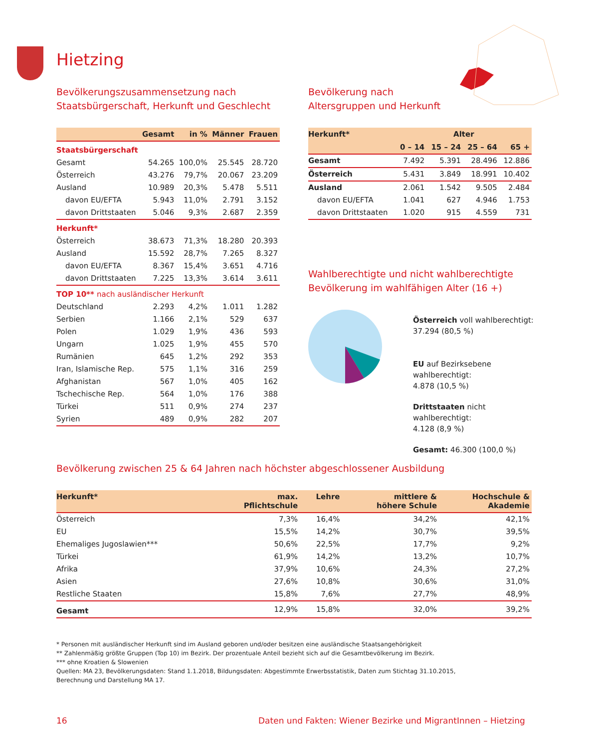Hietzing
Bevölkerungszusammensetzung nach
Staatsbürgerschaft, Herkunft und Geschlecht
| | Gesamt | in % | Männer | Frauen |
| --- | --- | --- | --- | --- |
| Staatsbürgerschaft | | | | |
| Gesamt | 54.265 | 100,0% | 25.545 | 28.720 |
| Österreich | 43.276 | 79,7% | 20.067 | 23.209 |
| Ausland | 10.989 | 20,3% | 5.478 | 5.511 |
| davon EU/EFTA | 5.943 | 11,0% | 2.791 | 3.152 |
| davon Drittstaaten | 5.046 | 9,3% | 2.687 | 2.359 |
| Herkunft* | | | | |
| Österreich | 38.673 | 71,3% | 18.280 | 20.393 |
| Ausland | 15.592 | 28,7% | 7.265 | 8.327 |
| davon EU/EFTA | 8.367 | 15,4% | 3.651 | 4.716 |
| davon Drittstaaten | 7.225 | 13,3% | 3.614 | 3.611 |
| TOP 10** nach ausländischer Herkunft | | | | |
| Deutschland | 2.293 | 4,2% | 1.011 | 1.282 |
| Serbien | 1.166 | 2,1% | 529 | 637 |
| Polen | 1.029 | 1,9% | 436 | 593 |
| Ungarn | 1.025 | 1,9% | 455 | 570 |
| Rumänien | 645 | 1,2% | 292 | 353 |
| Iran, Islamische Rep. | 575 | 1,1% | 316 | 259 |
| Afghanistan | 567 | 1,0% | 405 | 162 |
| Tschechische Rep. | 564 | 1,0% | 176 | 388 |
| Türkei | 511 | 0,9% | 274 | 237 |
| Syrien | 489 | 0,9% | 282 | 207 |
Bevölkerung nach
Altersgruppen und Herkunft
| Herkunft* | Alter | | | |
| --- | --- | --- | --- | --- |
| | 0 – 14 | 15 – 24 | 25 – 64 | 65 + |
| Gesamt | 7.492 | 5.391 | 28.496 | 12.886 |
| Österreich | 5.431 | 3.849 | 18.991 | 10.402 |
| Ausland | 2.061 | 1.542 | 9.505 | 2.484 |
| davon EU/EFTA | 1.041 | 627 | 4.946 | 1.753 |
| davon Drittstaaten | 1.020 | 915 | 4.559 | 731 |
Wahlberechtigte und nicht wahlberechtigte
Bevölkerung im wahlfähigen Alter (16 +)
Österreich voll wahlberechtigt:
37.294 (80,5 %)
EU auf Bezirksebene wahlberechtigt:
4.878 (10,5 %)
Drittstaaten nicht wahlberechtigt:
4.128 (8,9 %)
Gesamt: 46.300 (100,0 %)
Bevölkerung zwischen 25 & 64 Jahren nach höchster abgeschlossener Ausbildung
| Herkunft* | max. Pflichtschule | Lehre | mittlere & höhere Schule | Hochschule & Akademie |
| --- | --- | --- | --- | --- |
| Österreich | 7,3% | 16,4% | 34,2% | 42,1% |
| EU | 15,5% | 14,2% | 30,7% | 39,5% |
| Ehemaliges Jugoslawien*** | 50,6% | 22,5% | 17,7% | 9,2% |
| Türkei | 61,9% | 14,2% | 13,2% | 10,7% |
| Afrika | 37,9% | 10,6% | 24,3% | 27,2% |
| Asien | 27,6% | 10,8% | 30,6% | 31,0% |
| Restliche Staaten | 15,8% | 7,6% | 27,7% | 48,9% |
| Gesamt | 12,9% | 15,8% | 32,0% | 39,2% |
* Personen mit ausländischer Herkunft sind im Ausland geboren und/oder besitzen eine ausländische Staatsangehörigkeit
** Zahlenmäßig größte Gruppen (Top 10) im Bezirk. Der prozentuale Anteil bezieht sich auf die Gesamtbevölkerung im Bezirk.
*** ohne Kroatien & Slowenien
Quellen: MA 23, Bevölkerungsdaten: Stand 1.1.2018, Bildungsdaten: Abgestimmte Erwerbsstatistik, Daten zum Stichtag 31.10.2015,
Berechnung und Darstellung MA 17.
16
Daten und Fakten: Wiener Bezirke und MigrantInnen – Hietzing